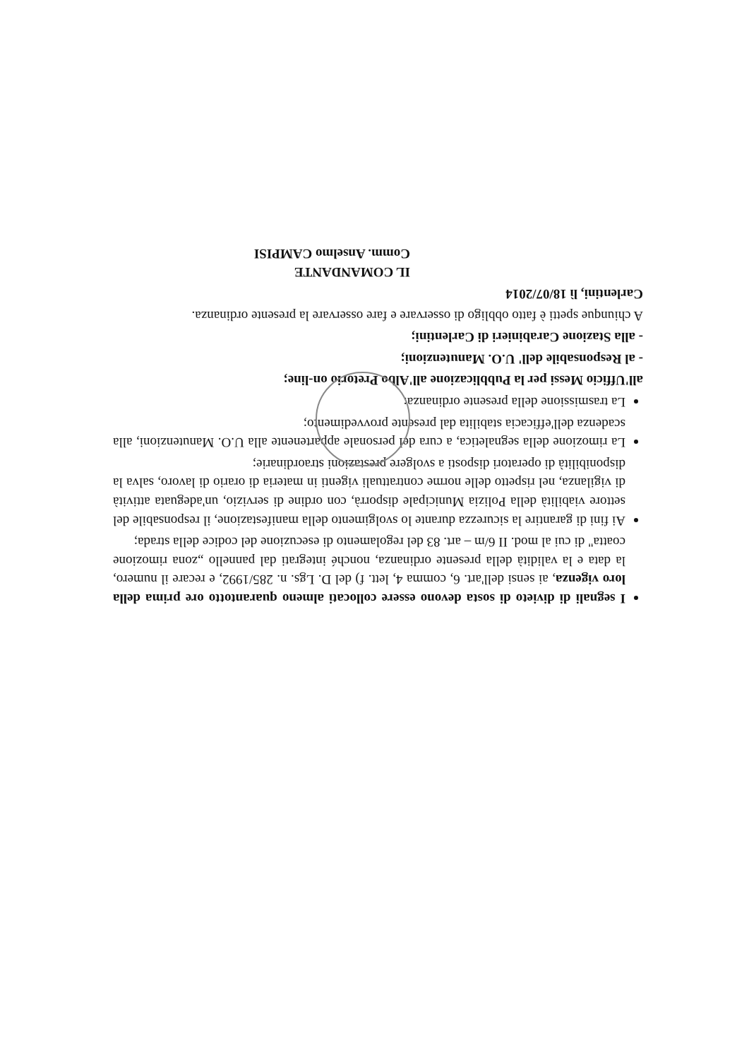I segnali di divieto di sosta devono essere collocati almeno quarantotto ore prima della loro vigenza, ai sensi dell'art. 6, comma 4, lett. f) del D. Lgs. n. 285/1992, e recare il numero, la data e la validità della presente ordinanza, nonché integrati dal pannello „zona rimozione coatta" di cui al mod. II 6/m – art. 83 del regolamento di esecuzione del codice della strada;
Ai fini di garantire la sicurezza durante lo svolgimento della manifestazione, il responsabile del settore viabilità della Polizia Municipale disporrà, con ordine di servizio, un'adeguata attività di vigilanza, nel rispetto delle norme contrattuali vigenti in materia di orario di lavoro, salva la disponibilità di operatori disposti a svolgere prestazioni straordinarie;
La rimozione della segnaletica, a cura del personale appartenente alla U.O. Manutenzioni, alla scadenza dell'efficacia stabilita dal presente provvedimento;
La trasmissione della presente ordinanza:
all'Ufficio Messi per la Pubblicazione all'Albo Pretorio on-line;
- al Responsabile dell' U.O. Manutenzioni;
- alla Stazione Carabinieri di Carlentini;
A chiunque spetti è fatto obbligo di osservare e fare osservare la presente ordinanza.
Carlentini, lì 18/07/2014
IL COMANDANTE
Comm. Anselmo CAMPISI